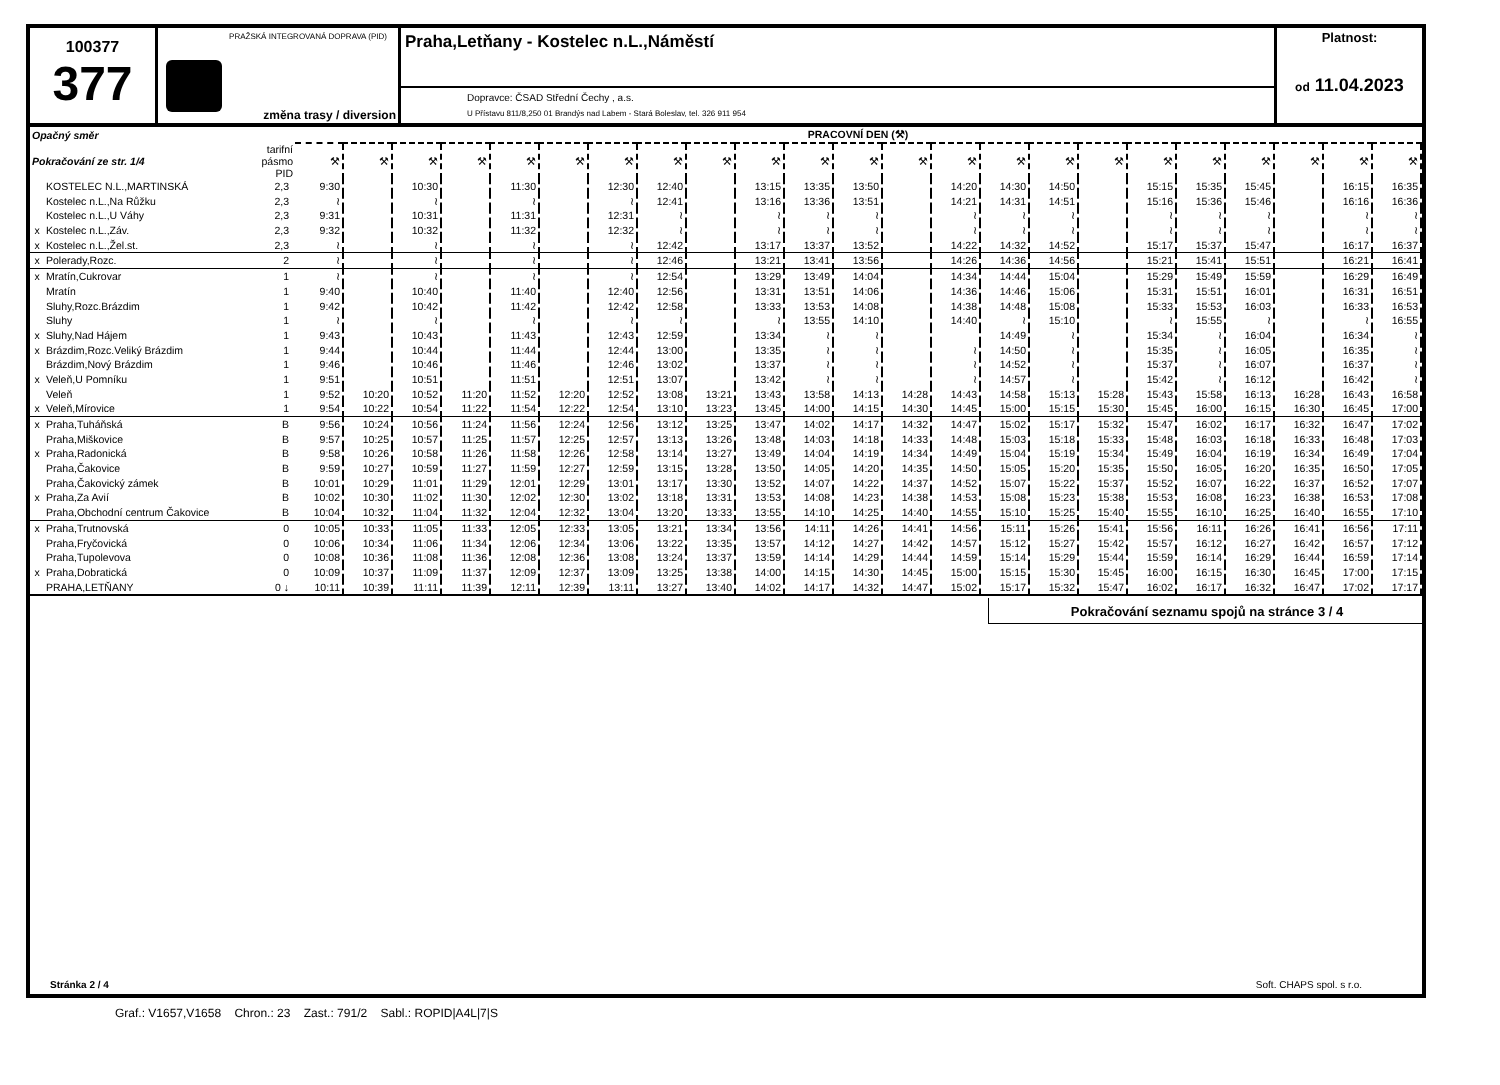100377
377
PRAŽSKÁ INTEGROVANÁ DOPRAVA (PID)
změna trasy / diversion
Praha,Letňany - Kostelec n.L.,Náměstí
Dopravce: ČSAD Střední Čechy , a.s.
U Přístavu 811/8,250 01 Brandýs nad Labem - Stará Boleslav, tel. 326 911 954
Platnost:
od 11.04.2023
| Opačný směr | | | PRACOVNÍ DEN (⚒) | | | | | | | | | | | | | | | | | | | | | | |
| --- | --- | --- | --- | --- | --- | --- | --- | --- | --- | --- | --- | --- | --- | --- | --- | --- | --- | --- | --- | --- | --- | --- | --- | --- | --- |
| Pokračování ze str. 1/4 | | tarifní pásmo PID | ⚒ | ⚒ | ⚒ | ⚒ | ⚒ | ⚒ | ⚒ | ⚒ | ⚒ | ⚒ | ⚒ | ⚒ | ⚒ | ⚒ | ⚒ | ⚒ | ⚒ | ⚒ | ⚒ | ⚒ | ⚒ | ⚒ | ⚒ |
| | KOSTELEC N.L.,MARTINSKÁ | 2,3 | 9:30 | | 10:30 | | 11:30 | | 12:30 | 12:40 | | 13:15 | 13:35 | 13:50 | | 14:20 | 14:30 | 14:50 | | 15:15 | 15:35 | 15:45 | | 16:15 | 16:35 |
| | Kostelec n.L.,Na Růžku | 2,3 | ≀ | | ≀ | | ≀ | | ≀ | 12:41 | | 13:16 | 13:36 | 13:51 | | 14:21 | 14:31 | 14:51 | | 15:16 | 15:36 | 15:46 | | 16:16 | 16:36 |
| | Kostelec n.L.,U Váhy | 2,3 | 9:31 | | 10:31 | | 11:31 | | 12:31 | ≀ | | ≀ | ≀ | ≀ | | ≀ | ≀ | ≀ | | ≀ | ≀ | ≀ | | ≀ | ≀ |
| x | Kostelec n.L.,Záv. | 2,3 | 9:32 | | 10:32 | | 11:32 | | 12:32 | ≀ | | ≀ | ≀ | ≀ | | ≀ | ≀ | ≀ | | ≀ | ≀ | ≀ | | ≀ | ≀ |
| x | Kostelec n.L.,Žel.st. | 2,3 | ≀ | | ≀ | | ≀ | | ≀ | 12:42 | | 13:17 | 13:37 | 13:52 | | 14:22 | 14:32 | 14:52 | | 15:17 | 15:37 | 15:47 | | 16:17 | 16:37 |
| x | Polerady,Rozc. | 2 | ≀ | | ≀ | | ≀ | | ≀ | 12:46 | | 13:21 | 13:41 | 13:56 | | 14:26 | 14:36 | 14:56 | | 15:21 | 15:41 | 15:51 | | 16:21 | 16:41 |
| x | Mratín,Cukrovar | 1 | ≀ | | ≀ | | ≀ | | ≀ | 12:54 | | 13:29 | 13:49 | 14:04 | | 14:34 | 14:44 | 15:04 | | 15:29 | 15:49 | 15:59 | | 16:29 | 16:49 |
| | Mratín | 1 | 9:40 | | 10:40 | | 11:40 | | 12:40 | 12:56 | | 13:31 | 13:51 | 14:06 | | 14:36 | 14:46 | 15:06 | | 15:31 | 15:51 | 16:01 | | 16:31 | 16:51 |
| | Sluhy,Rozc.Brázdim | 1 | 9:42 | | 10:42 | | 11:42 | | 12:42 | 12:58 | | 13:33 | 13:53 | 14:08 | | 14:38 | 14:48 | 15:08 | | 15:33 | 15:53 | 16:03 | | 16:33 | 16:53 |
| | Sluhy | 1 | ≀ | | ≀ | | ≀ | | ≀ | ≀ | | ≀ | 13:55 | 14:10 | | 14:40 | ≀ | 15:10 | | ≀ | 15:55 | ≀ | | ≀ | 16:55 |
| x | Sluhy,Nad Hájem | 1 | 9:43 | | 10:43 | | 11:43 | | 12:43 | 12:59 | | 13:34 | ≀ | ≀ | | | 14:49 | ≀ | | 15:34 | ≀ | 16:04 | | 16:34 | ≀ |
| x | Brázdim,Rozc.Veliký Brázdim | 1 | 9:44 | | 10:44 | | 11:44 | | 12:44 | 13:00 | | 13:35 | ≀ | ≀ | | ≀ | 14:50 | ≀ | | 15:35 | ≀ | 16:05 | | 16:35 | ≀ |
| | Brázdim,Nový Brázdim | 1 | 9:46 | | 10:46 | | 11:46 | | 12:46 | 13:02 | | 13:37 | ≀ | ≀ | | ≀ | 14:52 | ≀ | | 15:37 | ≀ | 16:07 | | 16:37 | ≀ |
| x | Veleň,U Pomníku | 1 | 9:51 | | 10:51 | | 11:51 | | 12:51 | 13:07 | | 13:42 | ≀ | ≀ | | ≀ | 14:57 | ≀ | | 15:42 | ≀ | 16:12 | | 16:42 | ≀ |
| | Veleň | 1 | 9:52 | 10:20 | 10:52 | 11:20 | 11:52 | 12:20 | 12:52 | 13:08 | 13:21 | 13:43 | 13:58 | 14:13 | 14:28 | 14:43 | 14:58 | 15:13 | 15:28 | 15:43 | 15:58 | 16:13 | 16:28 | 16:43 | 16:58 |
| x | Veleň,Mírovice | 1 | 9:54 | 10:22 | 10:54 | 11:22 | 11:54 | 12:22 | 12:54 | 13:10 | 13:23 | 13:45 | 14:00 | 14:15 | 14:30 | 14:45 | 15:00 | 15:15 | 15:30 | 15:45 | 16:00 | 16:15 | 16:30 | 16:45 | 17:00 |
| x | Praha,Tuháňská | B | 9:56 | 10:24 | 10:56 | 11:24 | 11:56 | 12:24 | 12:56 | 13:12 | 13:25 | 13:47 | 14:02 | 14:17 | 14:32 | 14:47 | 15:02 | 15:17 | 15:32 | 15:47 | 16:02 | 16:17 | 16:32 | 16:47 | 17:02 |
| | Praha,Miškovice | B | 9:57 | 10:25 | 10:57 | 11:25 | 11:57 | 12:25 | 12:57 | 13:13 | 13:26 | 13:48 | 14:03 | 14:18 | 14:33 | 14:48 | 15:03 | 15:18 | 15:33 | 15:48 | 16:03 | 16:18 | 16:33 | 16:48 | 17:03 |
| x | Praha,Radonická | B | 9:58 | 10:26 | 10:58 | 11:26 | 11:58 | 12:26 | 12:58 | 13:14 | 13:27 | 13:49 | 14:04 | 14:19 | 14:34 | 14:49 | 15:04 | 15:19 | 15:34 | 15:49 | 16:04 | 16:19 | 16:34 | 16:49 | 17:04 |
| | Praha,Čakovice | B | 9:59 | 10:27 | 10:59 | 11:27 | 11:59 | 12:27 | 12:59 | 13:15 | 13:28 | 13:50 | 14:05 | 14:20 | 14:35 | 14:50 | 15:05 | 15:20 | 15:35 | 15:50 | 16:05 | 16:20 | 16:35 | 16:50 | 17:05 |
| | Praha,Čakovický zámek | B | 10:01 | 10:29 | 11:01 | 11:29 | 12:01 | 12:29 | 13:01 | 13:17 | 13:30 | 13:52 | 14:07 | 14:22 | 14:37 | 14:52 | 15:07 | 15:22 | 15:37 | 15:52 | 16:07 | 16:22 | 16:37 | 16:52 | 17:07 |
| x | Praha,Za Avií | B | 10:02 | 10:30 | 11:02 | 11:30 | 12:02 | 12:30 | 13:02 | 13:18 | 13:31 | 13:53 | 14:08 | 14:23 | 14:38 | 14:53 | 15:08 | 15:23 | 15:38 | 15:53 | 16:08 | 16:23 | 16:38 | 16:53 | 17:08 |
| | Praha,Obchodní centrum Čakovice | B | 10:04 | 10:32 | 11:04 | 11:32 | 12:04 | 12:32 | 13:04 | 13:20 | 13:33 | 13:55 | 14:10 | 14:25 | 14:40 | 14:55 | 15:10 | 15:25 | 15:40 | 15:55 | 16:10 | 16:25 | 16:40 | 16:55 | 17:10 |
| x | Praha,Trutnovská | 0 | 10:05 | 10:33 | 11:05 | 11:33 | 12:05 | 12:33 | 13:05 | 13:21 | 13:34 | 13:56 | 14:11 | 14:26 | 14:41 | 14:56 | 15:11 | 15:26 | 15:41 | 15:56 | 16:11 | 16:26 | 16:41 | 16:56 | 17:11 |
| | Praha,Fryčovická | 0 | 10:06 | 10:34 | 11:06 | 11:34 | 12:06 | 12:34 | 13:06 | 13:22 | 13:35 | 13:57 | 14:12 | 14:27 | 14:42 | 14:57 | 15:12 | 15:27 | 15:42 | 15:57 | 16:12 | 16:27 | 16:42 | 16:57 | 17:12 |
| | Praha,Tupolevova | 0 | 10:08 | 10:36 | 11:08 | 11:36 | 12:08 | 12:36 | 13:08 | 13:24 | 13:37 | 13:59 | 14:14 | 14:29 | 14:44 | 14:59 | 15:14 | 15:29 | 15:44 | 15:59 | 16:14 | 16:29 | 16:44 | 16:59 | 17:14 |
| x | Praha,Dobratická | 0 | 10:09 | 10:37 | 11:09 | 11:37 | 12:09 | 12:37 | 13:09 | 13:25 | 13:38 | 14:00 | 14:15 | 14:30 | 14:45 | 15:00 | 15:15 | 15:30 | 15:45 | 16:00 | 16:15 | 16:30 | 16:45 | 17:00 | 17:15 |
| | PRAHA,LETŇANY | 0 ↓ | 10:11 | 10:39 | 11:11 | 11:39 | 12:11 | 12:39 | 13:11 | 13:27 | 13:40 | 14:02 | 14:17 | 14:32 | 14:47 | 15:02 | 15:17 | 15:32 | 15:47 | 16:02 | 16:17 | 16:32 | 16:47 | 17:02 | 17:17 |
Pokračování seznamu spojů na stránce 3 / 4
Stránka 2 / 4 Soft. CHAPS spol. s r.o.
Graf.: V1657,V1658 Chron.: 23 Zast.: 791/2 Sabl.: ROPID|A4L|7|S